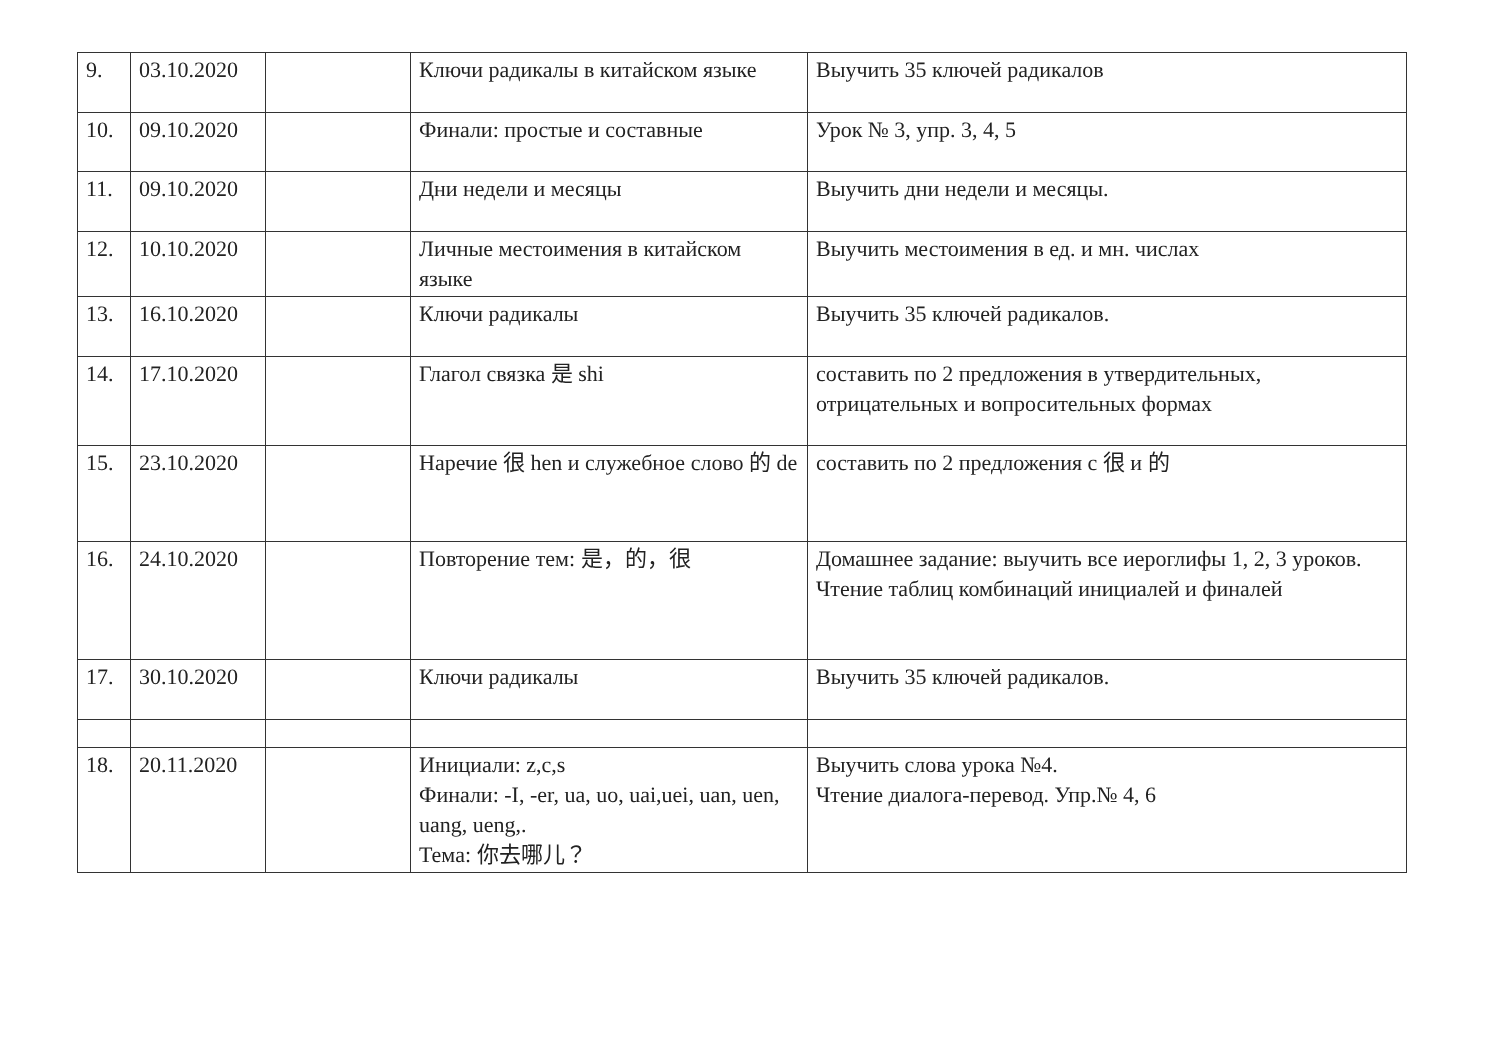| 9. | 03.10.2020 | | Ключи радикалы в китайском языке | Выучить 35 ключей радикалов |
| 10. | 09.10.2020 | | Финали: простые и составные | Урок № 3, упр. 3, 4, 5 |
| 11. | 09.10.2020 | | Дни недели и месяцы | Выучить дни недели и месяцы. |
| 12. | 10.10.2020 | | Личные местоимения в китайском языке | Выучить местоимения в ед. и мн. числах |
| 13. | 16.10.2020 | | Ключи радикалы | Выучить 35 ключей радикалов. |
| 14. | 17.10.2020 | | Глагол связка 是 shi | составить по 2 предложения в утвердительных, отрицательных и вопросительных формах |
| 15. | 23.10.2020 | | Наречие 很 hen и служебное слово 的 de | составить по 2 предложения с 很 и 的 |
| 16. | 24.10.2020 | | Повторение тем: 是，的，很 | Домашнее задание: выучить все иероглифы 1, 2, 3 уроков. Чтение таблиц комбинаций инициалей и финалей |
| 17. | 30.10.2020 | | Ключи радикалы | Выучить 35 ключей радикалов. |
| 18. | 20.11.2020 | | Инициали: z,c,s Финали: -I, -er, ua, uo, uai,uei, uan, uen, uang, ueng,. Тема: 你去哪儿？ | Выучить слова урока №4. Чтение диалога-перевод. Упр.№ 4, 6 |